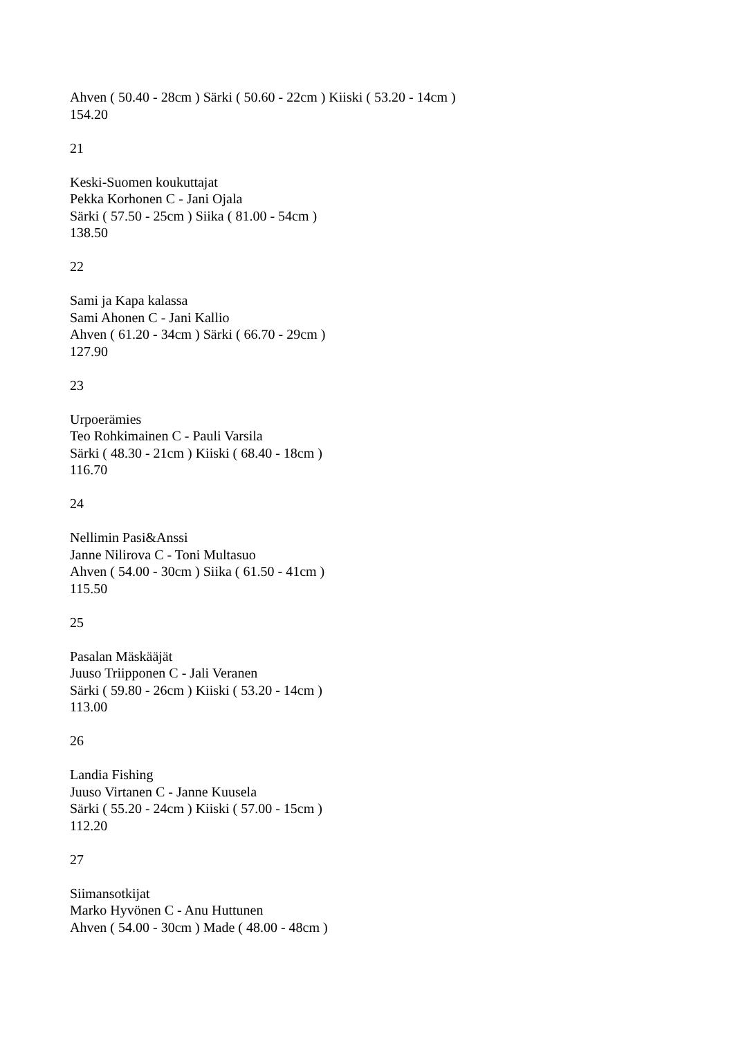Ahven ( 50.40 - 28cm ) Särki ( 50.60 - 22cm ) Kiiski ( 53.20 - 14cm )
154.20
21
Keski-Suomen koukuttajat
Pekka Korhonen C - Jani Ojala
Särki ( 57.50 - 25cm ) Siika ( 81.00 - 54cm )
138.50
22
Sami ja Kapa kalassa
Sami Ahonen C - Jani Kallio
Ahven ( 61.20 - 34cm ) Särki ( 66.70 - 29cm )
127.90
23
Urpoerämies
Teo Rohkimainen C - Pauli Varsila
Särki ( 48.30 - 21cm ) Kiiski ( 68.40 - 18cm )
116.70
24
Nellimin Pasi&Anssi
Janne Nilirova C - Toni Multasuo
Ahven ( 54.00 - 30cm ) Siika ( 61.50 - 41cm )
115.50
25
Pasalan Mäskääjät
Juuso Triipponen C - Jali Veranen
Särki ( 59.80 - 26cm ) Kiiski ( 53.20 - 14cm )
113.00
26
Landia Fishing
Juuso Virtanen C - Janne Kuusela
Särki ( 55.20 - 24cm ) Kiiski ( 57.00 - 15cm )
112.20
27
Siimansotkijat
Marko Hyvönen C - Anu Huttunen
Ahven ( 54.00 - 30cm ) Made ( 48.00 - 48cm )